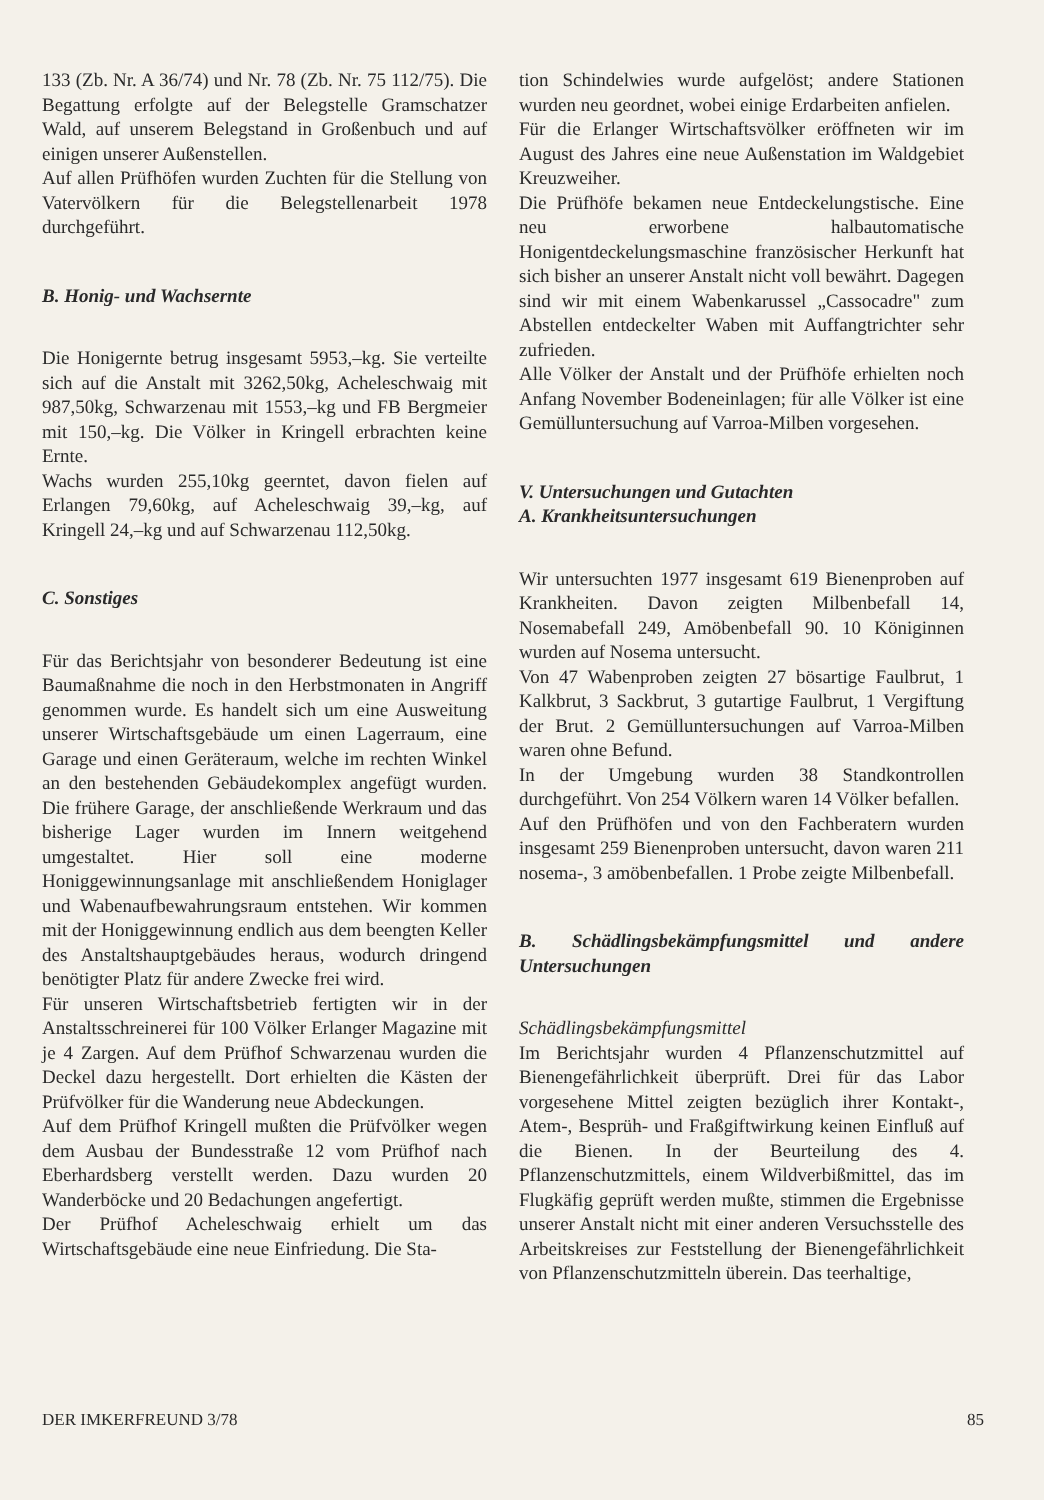133 (Zb. Nr. A 36/74) und Nr. 78 (Zb. Nr. 75 112/75). Die Begattung erfolgte auf der Belegstelle Gramschatzer Wald, auf unserem Belegstand in Großenbuch und auf einigen unserer Außenstellen.
Auf allen Prüfhöfen wurden Zuchten für die Stellung von Vatervölkern für die Belegstellenarbeit 1978 durchgeführt.
B. Honig- und Wachsernte
Die Honigernte betrug insgesamt 5953,–kg. Sie verteilte sich auf die Anstalt mit 3262,50kg, Acheleschwaig mit 987,50kg, Schwarzenau mit 1553,–kg und FB Bergmeier mit 150,–kg. Die Völker in Kringell erbrachten keine Ernte.
Wachs wurden 255,10kg geerntet, davon fielen auf Erlangen 79,60kg, auf Acheleschwaig 39,–kg, auf Kringell 24,–kg und auf Schwarzenau 112,50kg.
C. Sonstiges
Für das Berichtsjahr von besonderer Bedeutung ist eine Baumaßnahme die noch in den Herbstmonaten in Angriff genommen wurde. Es handelt sich um eine Ausweitung unserer Wirtschaftsgebäude um einen Lagerraum, eine Garage und einen Geräteraum, welche im rechten Winkel an den bestehenden Gebäudekomplex angefügt wurden. Die frühere Garage, der anschließende Werkraum und das bisherige Lager wurden im Innern weitgehend umgestaltet. Hier soll eine moderne Honiggewinnungsanlage mit anschließendem Honiglager und Wabenaufbewahrungsraum entstehen. Wir kommen mit der Honiggewinnung endlich aus dem beengten Keller des Anstaltshauptgebäudes heraus, wodurch dringend benötigter Platz für andere Zwecke frei wird.
Für unseren Wirtschaftsbetrieb fertigten wir in der Anstaltsschreinerei für 100 Völker Erlanger Magazine mit je 4 Zargen. Auf dem Prüfhof Schwarzenau wurden die Deckel dazu hergestellt. Dort erhielten die Kästen der Prüfvölker für die Wanderung neue Abdeckungen.
Auf dem Prüfhof Kringell mußten die Prüfvölker wegen dem Ausbau der Bundesstraße 12 vom Prüfhof nach Eberhardsberg verstellt werden. Dazu wurden 20 Wanderböcke und 20 Bedachungen angefertigt.
Der Prüfhof Acheleschwaig erhielt um das Wirtschaftsgebäude eine neue Einfriedung. Die Sta-
tion Schindelwies wurde aufgelöst; andere Stationen wurden neu geordnet, wobei einige Erdarbeiten anfielen.
Für die Erlanger Wirtschaftsvölker eröffneten wir im August des Jahres eine neue Außenstation im Waldgebiet Kreuzweiher.
Die Prüfhöfe bekamen neue Entdeckelungstische. Eine neu erworbene halbautomatische Honigentdeckelungsmaschine französischer Herkunft hat sich bisher an unserer Anstalt nicht voll bewährt. Dagegen sind wir mit einem Wabenkarussel „Cassocadre" zum Abstellen entdeckelter Waben mit Auffangtrichter sehr zufrieden.
Alle Völker der Anstalt und der Prüfhöfe erhielten noch Anfang November Bodeneinlagen; für alle Völker ist eine Gemülluntersuchung auf Varroa-Milben vorgesehen.
V. Untersuchungen und Gutachten
A. Krankheitsuntersuchungen
Wir untersuchten 1977 insgesamt 619 Bienenproben auf Krankheiten. Davon zeigten Milbenbefall 14, Nosemabefall 249, Amöbenbefall 90. 10 Königinnen wurden auf Nosema untersucht.
Von 47 Wabenproben zeigten 27 bösartige Faulbrut, 1 Kalkbrut, 3 Sackbrut, 3 gutartige Faulbrut, 1 Vergiftung der Brut. 2 Gemülluntersuchungen auf Varroa-Milben waren ohne Befund.
In der Umgebung wurden 38 Standkontrollen durchgeführt. Von 254 Völkern waren 14 Völker befallen.
Auf den Prüfhöfen und von den Fachberatern wurden insgesamt 259 Bienenproben untersucht, davon waren 211 nosema-, 3 amöbenbefallen. 1 Probe zeigte Milbenbefall.
B. Schädlingsbekämpfungsmittel und andere Untersuchungen
Schädlingsbekämpfungsmittel
Im Berichtsjahr wurden 4 Pflanzenschutzmittel auf Bienengefährlichkeit überprüft. Drei für das Labor vorgesehene Mittel zeigten bezüglich ihrer Kontakt-, Atem-, Besprüh- und Fraßgiftwirkung keinen Einfluß auf die Bienen. In der Beurteilung des 4. Pflanzenschutzmittels, einem Wildverbißmittel, das im Flugkäfig geprüft werden mußte, stimmen die Ergebnisse unserer Anstalt nicht mit einer anderen Versuchsstelle des Arbeitskreises zur Feststellung der Bienengefährlichkeit von Pflanzenschutzmitteln überein. Das teerhaltige,
DER IMKERFREUND 3/78 85